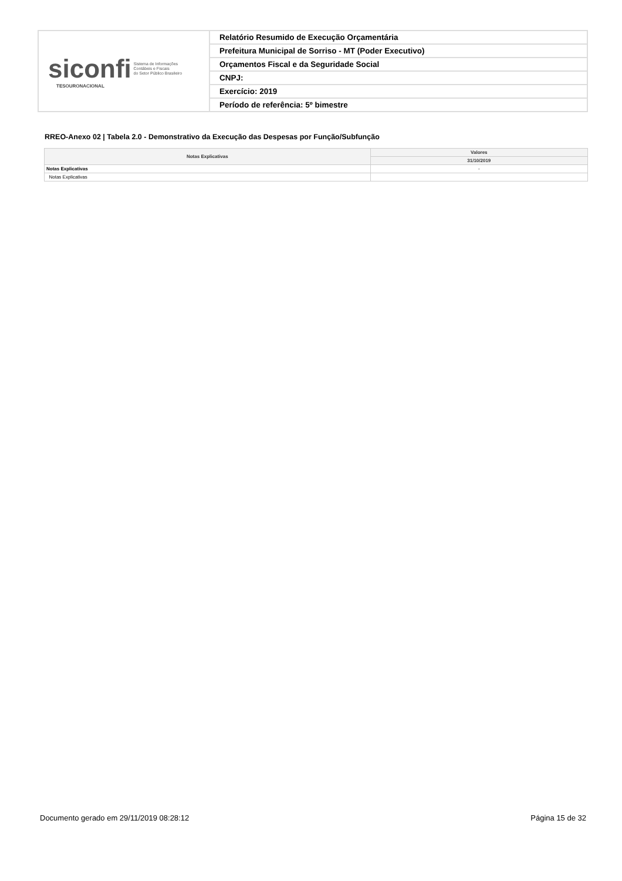| siconfi Sistema de Informações Contábeis e Fiscais do Setor Público Brasileiro TESOURONACIONAL | Relatório Resumido de Execução Orçamentária |
| | Prefeitura Municipal de Sorriso - MT (Poder Executivo) |
| | Orçamentos Fiscal e da Seguridade Social |
| | CNPJ: |
| | Exercício: 2019 |
| | Período de referência: 5º bimestre |
RREO-Anexo 02 | Tabela 2.0 - Demonstrativo da Execução das Despesas por Função/Subfunção
| Notas Explicativas | Valores |
| --- | --- |
| | 31/10/2019 |
| Notas Explicativas | - |
| Notas Explicativas | |
Documento gerado em 29/11/2019 08:28:12 Página 15 de 32